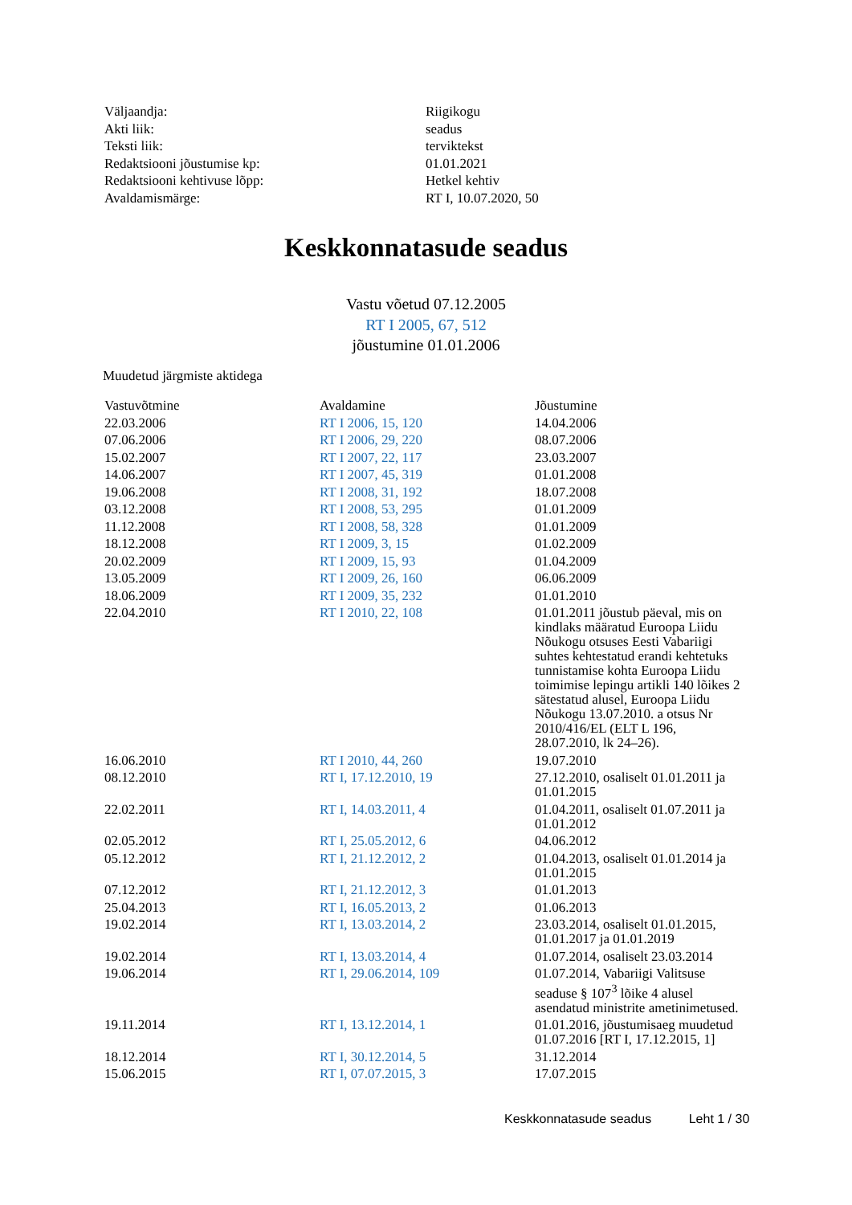| Väljaandja: | Riigikogu |
| Akti liik: | seadus |
| Teksti liik: | terviktekst |
| Redaktsiooni jõustumise kp: | 01.01.2021 |
| Redaktsiooni kehtivuse lõpp: | Hetkel kehtiv |
| Avaldamismärge: | RT I, 10.07.2020, 50 |
Keskkonnatasude seadus
Vastu võetud 07.12.2005
RT I 2005, 67, 512
jõustumine 01.01.2006
Muudetud järgmiste aktidega
| Vastuvõtmine | Avaldamine | Jõustumine |
| --- | --- | --- |
| 22.03.2006 | RT I 2006, 15, 120 | 14.04.2006 |
| 07.06.2006 | RT I 2006, 29, 220 | 08.07.2006 |
| 15.02.2007 | RT I 2007, 22, 117 | 23.03.2007 |
| 14.06.2007 | RT I 2007, 45, 319 | 01.01.2008 |
| 19.06.2008 | RT I 2008, 31, 192 | 18.07.2008 |
| 03.12.2008 | RT I 2008, 53, 295 | 01.01.2009 |
| 11.12.2008 | RT I 2008, 58, 328 | 01.01.2009 |
| 18.12.2008 | RT I 2009, 3, 15 | 01.02.2009 |
| 20.02.2009 | RT I 2009, 15, 93 | 01.04.2009 |
| 13.05.2009 | RT I 2009, 26, 160 | 06.06.2009 |
| 18.06.2009 | RT I 2009, 35, 232 | 01.01.2010 |
| 22.04.2010 | RT I 2010, 22, 108 | 01.01.2011 jõustub päeval, mis on kindlaks määratud Euroopa Liidu Nõukogu otsuses Eesti Vabariigi suhtes kehtestatud erandi kehtetuks tunnistamise kohta Euroopa Liidu toimimise lepingu artikli 140 lõikes 2 sätestatud alusel, Euroopa Liidu Nõukogu 13.07.2010. a otsus Nr 2010/416/EL (ELT L 196, 28.07.2010, lk 24–26). |
| 16.06.2010 | RT I 2010, 44, 260 | 19.07.2010 |
| 08.12.2010 | RT I, 17.12.2010, 19 | 27.12.2010, osaliselt 01.01.2011 ja 01.01.2015 |
| 22.02.2011 | RT I, 14.03.2011, 4 | 01.04.2011, osaliselt 01.07.2011 ja 01.01.2012 |
| 02.05.2012 | RT I, 25.05.2012, 6 | 04.06.2012 |
| 05.12.2012 | RT I, 21.12.2012, 2 | 01.04.2013, osaliselt 01.01.2014 ja 01.01.2015 |
| 07.12.2012 | RT I, 21.12.2012, 3 | 01.01.2013 |
| 25.04.2013 | RT I, 16.05.2013, 2 | 01.06.2013 |
| 19.02.2014 | RT I, 13.03.2014, 2 | 23.03.2014, osaliselt 01.01.2015, 01.01.2017 ja 01.01.2019 |
| 19.02.2014 | RT I, 13.03.2014, 4 | 01.07.2014, osaliselt 23.03.2014 |
| 19.06.2014 | RT I, 29.06.2014, 109 | 01.07.2014, Vabariigi Valitsuse seaduse § 107<sup>3</sup> lõike 4 alusel asendatud ministrite ametinimetused. |
| 19.11.2014 | RT I, 13.12.2014, 1 | 01.01.2016, jõustumisaeg muudetud 01.07.2016 [RT I, 17.12.2015, 1] |
| 18.12.2014 | RT I, 30.12.2014, 5 | 31.12.2014 |
| 15.06.2015 | RT I, 07.07.2015, 3 | 17.07.2015 |
Keskkonnatasude seadus Leht 1 / 30